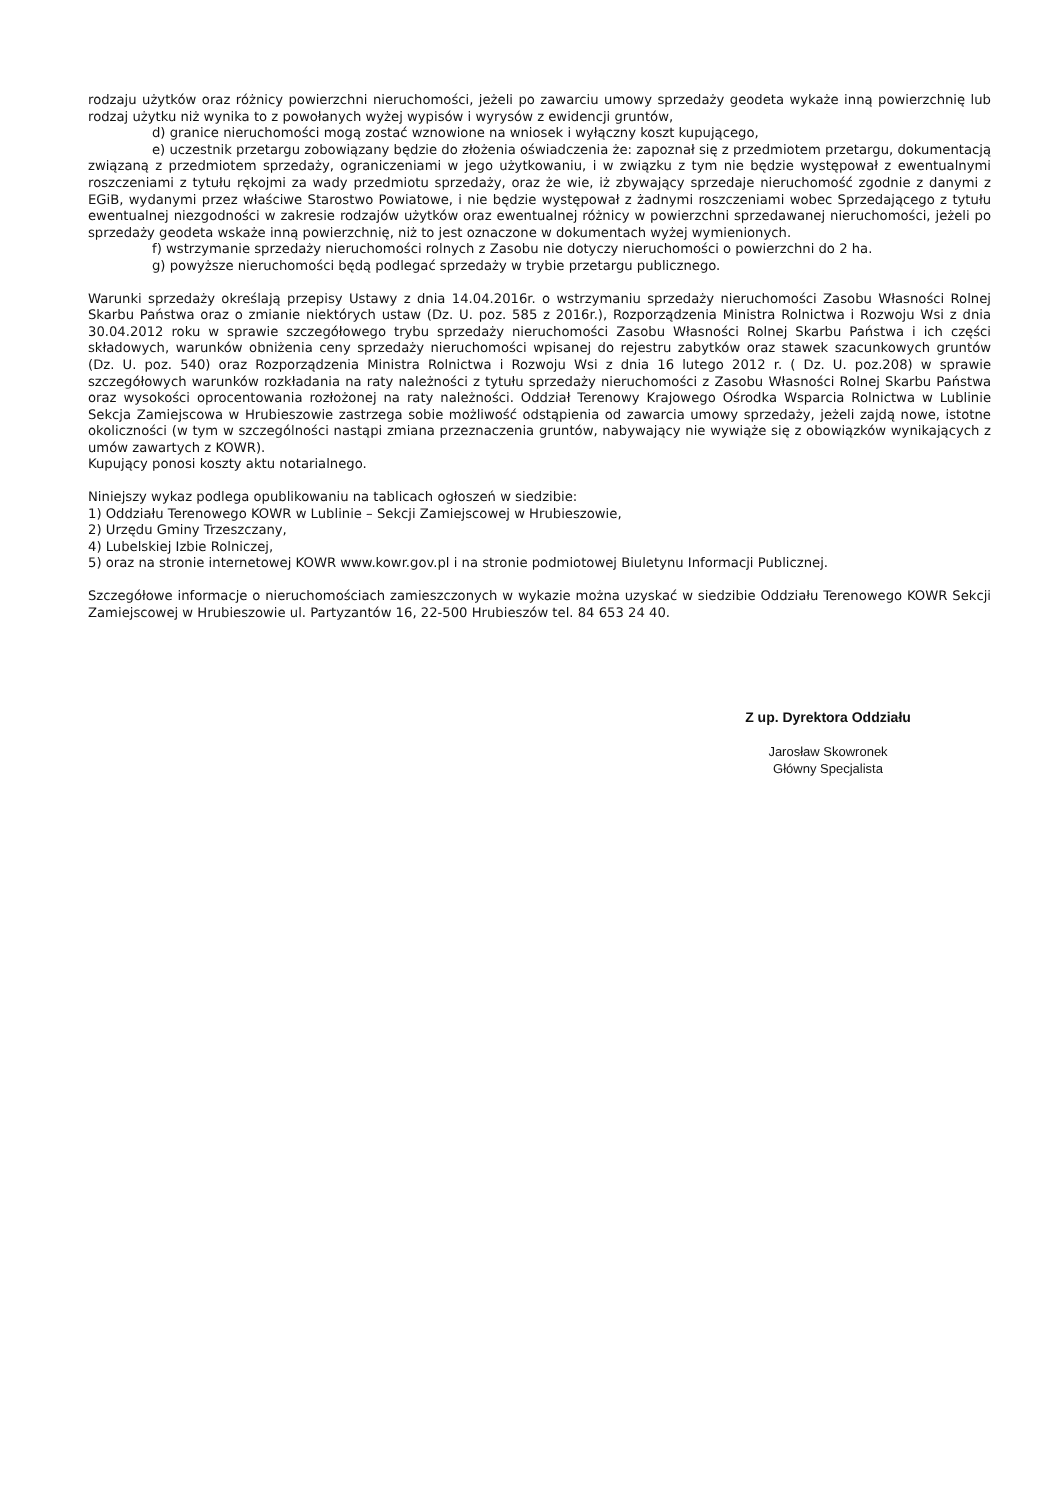rodzaju użytków oraz różnicy powierzchni nieruchomości, jeżeli po zawarciu umowy sprzedaży geodeta wykaże inną powierzchnię lub rodzaj użytku niż wynika to z powołanych wyżej wypisów i wyrysów z ewidencji gruntów,
d) granice nieruchomości mogą zostać wznowione na wniosek i wyłączny koszt kupującego,
e) uczestnik przetargu zobowiązany będzie do złożenia oświadczenia że: zapoznał się z przedmiotem przetargu, dokumentacją związaną z przedmiotem sprzedaży, ograniczeniami w jego użytkowaniu, i w związku z tym nie będzie występował z ewentualnymi roszczeniami z tytułu rękojmi za wady przedmiotu sprzedaży, oraz że wie, iż zbywający sprzedaje nieruchomość zgodnie z danymi z EGiB, wydanymi przez właściwe Starostwo Powiatowe, i nie będzie występował z żadnymi roszczeniami wobec Sprzedającego z tytułu ewentualnej niezgodności w zakresie rodzajów użytków oraz ewentualnej różnicy w powierzchni sprzedawanej nieruchomości, jeżeli po sprzedaży geodeta wskaże inną powierzchnię, niż to jest oznaczone w dokumentach wyżej wymienionych.
f) wstrzymanie sprzedaży nieruchomości rolnych z Zasobu nie dotyczy nieruchomości o powierzchni do 2 ha.
g) powyższe nieruchomości będą podlegać sprzedaży w trybie przetargu publicznego.
Warunki sprzedaży określają przepisy Ustawy z dnia 14.04.2016r. o wstrzymaniu sprzedaży nieruchomości Zasobu Własności Rolnej Skarbu Państwa oraz o zmianie niektórych ustaw (Dz. U. poz. 585 z 2016r.), Rozporządzenia Ministra Rolnictwa i Rozwoju Wsi z dnia 30.04.2012 roku w sprawie szczegółowego trybu sprzedaży nieruchomości Zasobu Własności Rolnej Skarbu Państwa i ich części składowych, warunków obniżenia ceny sprzedaży nieruchomości wpisanej do rejestru zabytków oraz stawek szacunkowych gruntów (Dz. U. poz. 540) oraz Rozporządzenia Ministra Rolnictwa i Rozwoju Wsi z dnia 16 lutego 2012 r. ( Dz. U. poz.208) w sprawie szczegółowych warunków rozkładania na raty należności z tytułu sprzedaży nieruchomości z Zasobu Własności Rolnej Skarbu Państwa oraz wysokości oprocentowania rozłożonej na raty należności. Oddział Terenowy Krajowego Ośrodka Wsparcia Rolnictwa w Lublinie Sekcja Zamiejscowa w Hrubieszowie zastrzega sobie możliwość odstąpienia od zawarcia umowy sprzedaży, jeżeli zajdą nowe, istotne okoliczności (w tym w szczególności nastąpi zmiana przeznaczenia gruntów, nabywający nie wywiąże się z obowiązków wynikających z umów zawartych z KOWR).
Kupujący ponosi koszty aktu notarialnego.
Niniejszy wykaz podlega opublikowaniu na tablicach ogłoszeń w siedzibie:
1) Oddziału Terenowego KOWR w Lublinie – Sekcji Zamiejscowej w Hrubieszowie,
2) Urzędu Gminy Trzeszczany,
4) Lubelskiej Izbie Rolniczej,
5) oraz na stronie internetowej KOWR www.kowr.gov.pl i na stronie podmiotowej Biuletynu Informacji Publicznej.
Szczegółowe informacje o nieruchomościach zamieszczonych w wykazie można uzyskać w siedzibie Oddziału Terenowego KOWR Sekcji Zamiejscowej w Hrubieszowie ul. Partyzantów 16, 22-500 Hrubieszów tel. 84 653 24 40.
Z up. Dyrektora Oddziału
Jarosław Skowronek
Główny Specjalista